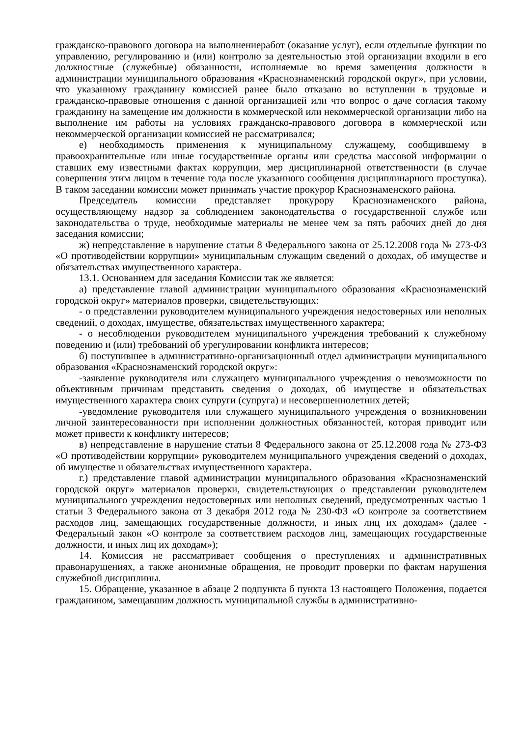гражданско-правового договора на выполнениеработ (оказание услуг), если отдельные функции по управлению, регулированию и (или) контролю за деятельностью этой организации входили в его должностные (служебные) обязанности, исполняемые во время замещения должности в администрации муниципального образования «Краснознаменский городской округ», при условии, что указанному гражданину комиссией ранее было отказано во вступлении в трудовые и гражданско-правовые отношения с данной организацией или что вопрос о даче согласия такому гражданину на замещение им должности в коммерческой или некоммерческой организации либо на выполнение им работы на условиях гражданско-правового договора в коммерческой или некоммерческой организации комиссией не рассматривался;
е) необходимость применения к муниципальному служащему, сообщившему в правоохранительные или иные государственные органы или средства массовой информации о ставших ему известными фактах коррупции, мер дисциплинарной ответственности (в случае совершения этим лицом в течение года после указанного сообщения дисциплинарного проступка). В таком заседании комиссии может принимать участие прокурор Краснознаменского района.
Председатель комиссии представляет прокурору Краснознаменского района, осуществляющему надзор за соблюдением законодательства о государственной службе или законодательства о труде, необходимые материалы не менее чем за пять рабочих дней до дня заседания комиссии;
ж) непредставление в нарушение статьи 8 Федерального закона от 25.12.2008 года № 273-ФЗ «О противодействии коррупции» муниципальным служащим сведений о доходах, об имуществе и обязательствах имущественного характера.
13.1. Основанием для заседания Комиссии так же является:
а) представление главой администрации муниципального образования «Краснознаменский городской округ» материалов проверки, свидетельствующих:
- о представлении руководителем муниципального учреждения недостоверных или неполных сведений, о доходах, имуществе, обязательствах имущественного характера;
- о несоблюдении руководителем муниципального учреждения требований к служебному поведению и (или) требований об урегулировании конфликта интересов;
б) поступившее в административно-организационный отдел администрации муниципального образования «Краснознаменский городской округ»:
-заявление руководителя или служащего муниципального учреждения о невозможности по объективным причинам представить сведения о доходах, об имуществе и обязательствах имущественного характера своих супруги (супруга) и несовершеннолетних детей;
-уведомление руководителя или служащего муниципального учреждения о возникновении личной заинтересованности при исполнении должностных обязанностей, которая приводит или может привести к конфликту интересов;
в) непредставление в нарушение статьи 8 Федерального закона от 25.12.2008 года № 273-ФЗ «О противодействии коррупции» руководителем муниципального учреждения сведений о доходах, об имуществе и обязательствах имущественного характера.
г.) представление главой администрации муниципального образования «Краснознаменский городской округ» материалов проверки, свидетельствующих о представлении руководителем муниципального учреждения недостоверных или неполных сведений, предусмотренных частью 1 статьи 3 Федерального закона от 3 декабря 2012 года № 230-ФЗ «О контроле за соответствием расходов лиц, замещающих государственные должности, и иных лиц их доходам» (далее - Федеральный закон «О контроле за соответствием расходов лиц, замещающих государственные должности, и иных лиц их доходам»);
14. Комиссия не рассматривает сообщения о преступлениях и административных правонарушениях, а также анонимные обращения, не проводит проверки по фактам нарушения служебной дисциплины.
15. Обращение, указанное в абзаце 2 подпункта б пункта 13 настоящего Положения, подается гражданином, замещавшим должность муниципальной службы в административно-